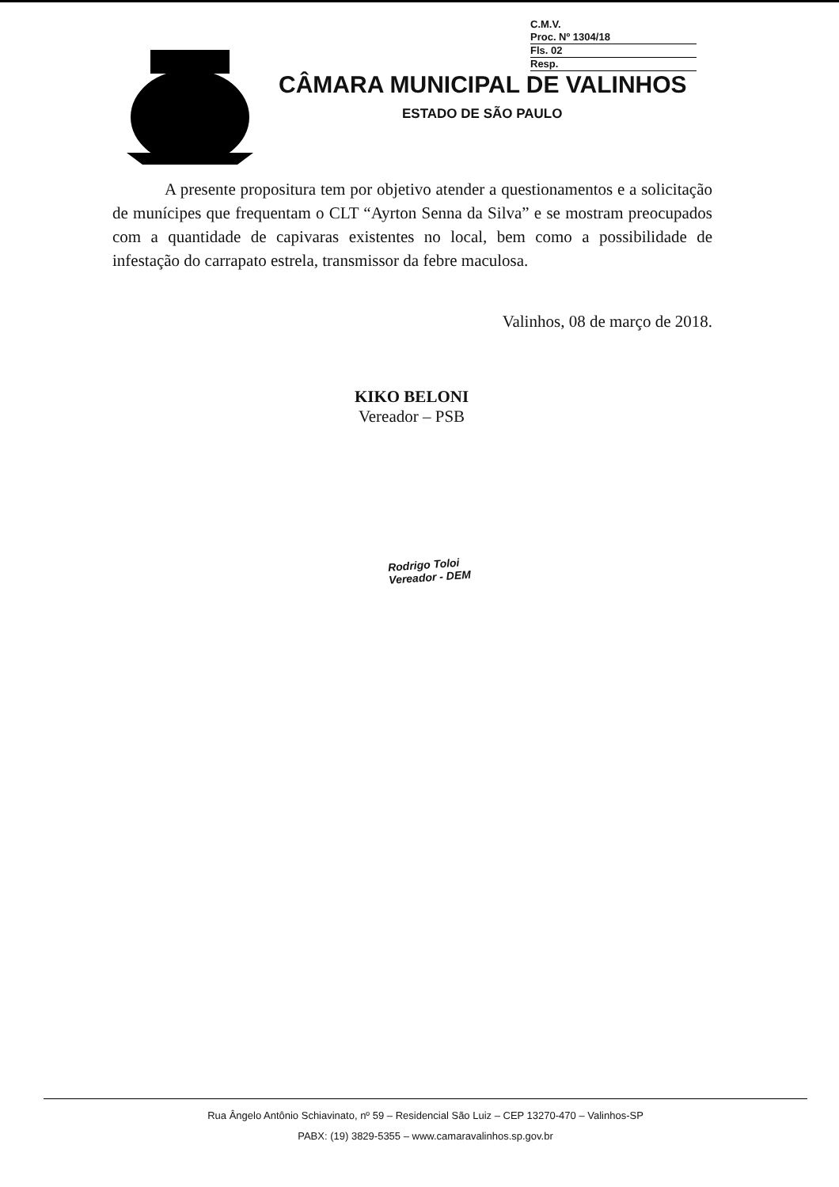C.M.V.
Proc. Nº 1304/18
Fls. 02
Resp.
CÂMARA MUNICIPAL DE VALINHOS
ESTADO DE SÃO PAULO
A presente propositura tem por objetivo atender a questionamentos e a solicitação de munícipes que frequentam o CLT “Ayrton Senna da Silva” e se mostram preocupados com a quantidade de capivaras existentes no local, bem como a possibilidade de infestação do carrapato estrela, transmissor da febre maculosa.
Valinhos, 08 de março de 2018.
KIKO BELONI
Vereador – PSB
Rodrigo Toloi
Vereador - DEM
Rua Ângelo Antônio Schiavinato, nº 59 – Residencial São Luiz – CEP 13270-470 – Valinhos-SP
PABX: (19) 3829-5355 – www.camaravalinhos.sp.gov.br